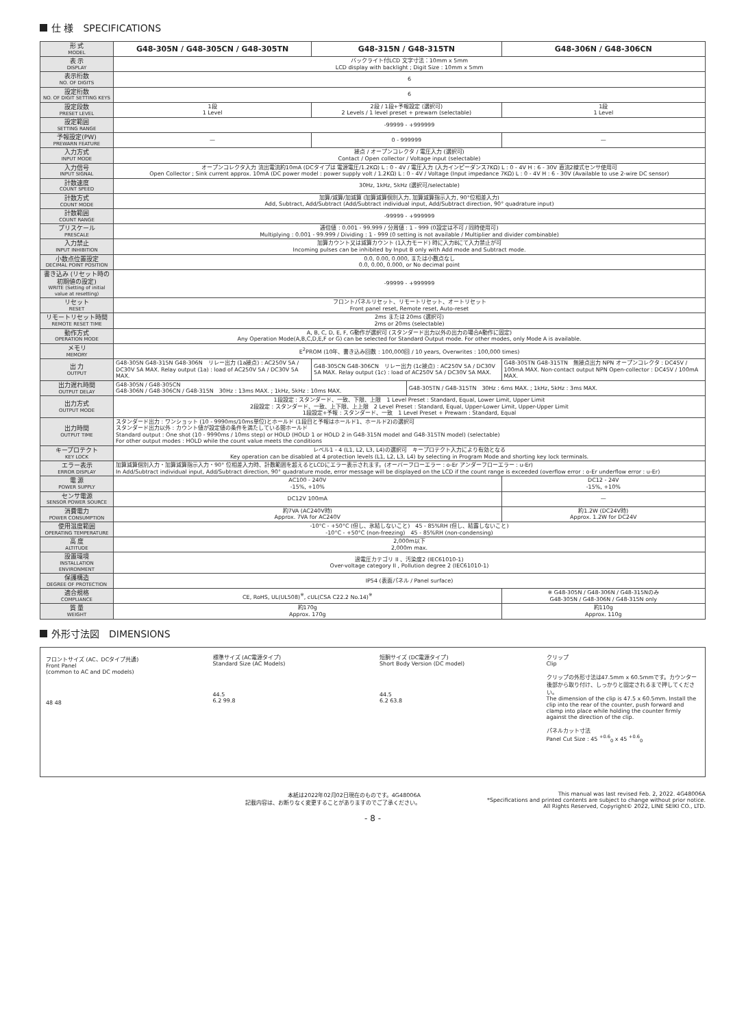仕 様　SPECIFICATIONS
| 形 式 MODEL | G48-305N / G48-305CN / G48-305TN | G48-315N / G48-315TN | | G48-306N / G48-306CN |
| 表 示 DISPLAY | バックライト付LCD 文字寸法：10mm x 5mm LCD display with backlight ; Digit Size : 10mm x 5mm | | | |
| 表示桁数 NO. OF DIGITS | 6 | | | |
| 設定桁数 NO. OF DIGIT SETTING KEYS | 6 | | | |
| 設定段数 PRESET LEVEL | 1段 1 Level | 2段 / 1段+予報設定 (選択可) 2 Levels / 1 level preset + prewarn (selectable) | | 1段 1 Level |
| 設定範囲 SETTING RANGE | -99999 - +999999 | | | |
| 予報設定(PW) PREWARN FEATURE | — | 0 - 999999 | | — |
| 入力方式 INPUT MODE | 接点 / オープンコレクタ / 電圧入力 (選択可) Contact / Open collector / Voltage input (selectable) | | | |
| 入力信号 INPUT SIGNAL | オープンコレクタ入力 流出電流約10mA (DCタイプは 電源電圧/1.2KΩ) L : 0 - 4V / 電圧入力 (入力インピーダンス7KΩ) L : 0 - 4V H : 6 - 30V 直流2線式センサ使用可 Open Collector ; Sink current approx. 10mA (DC power model : power supply volt / 1.2KΩ) L : 0 - 4V / Voltage (Input impedance 7KΩ) L : 0 - 4V H : 6 - 30V (Available to use 2-wire DC sensor) | | | |
| 計数速度 COUNT SPEED | 30Hz, 1kHz, 5kHz (選択可/selectable) | | | |
| 計数方式 COUNT MODE | 加算/減算/加減算 (加算減算個別入力, 加算減算指示入力, 90°位相差入力) Add, Subtract, Add/Subtract (Add/Subtract individual input, Add/Subtract direction, 90° quadrature input) | | | |
| 計数範囲 COUNT RANGE | -99999 - +999999 | | | |
| プリスケール PRESCALE | 逓倍値 : 0.001 - 99.999 / 分周値 : 1 - 999 (0設定は不可 / 同時使用可) Multiplying : 0.001 - 99.999 / Dividing : 1 - 999 (0 setting is not available / Multiplier and divider combinable) | | | |
| 入力禁止 INPUT INHIBITION | 加算カウント又は減算カウント (1入力モード) 時に入力Bにて入力禁止が可 Incoming pulses can be inhibited by Input B only with Add mode and Subtract mode. | | | |
| 小数点位置設定 DECIMAL POINT POSITION | 0.0, 0.00, 0.000, または小数点なし 0.0, 0.00, 0.000, or No decimal point | | | |
| 書き込み (リセット時の初期値の設定) WRITE (Setting of initial value at resetting) | -99999 - +999999 | | | |
| リセット RESET | フロントパネルリセット、リモートリセット、オートリセット Front panel reset, Remote reset, Auto-reset | | | |
| リモートリセット時間 REMOTE RESET TIME | 2ms または 20ms (選択可) 2ms or 20ms (selectable) | | | |
| 動作方式 OPERATION MODE | A, B, C, D, E, F, G動作が選択可 (スタンダード出力以外の出力の場合A動作に固定) Any Operation Mode(A,B,C,D,E,F or G) can be selected for Standard Output mode. For other modes, only Mode A is available. | | | |
| メモリ MEMORY | E<sup>2</sup>PROM (10年、書き込み回数 : 100,000回 / 10 years, Overwrites : 100,000 times) | | | |
| 出 力 OUTPUT | G48-305N G48-315N G48-306N リレー出力 (1a接点) : AC250V 5A / DC30V 5A MAX. Relay output (1a) : load of AC250V 5A / DC30V 5A MAX. | G48-305CN G48-306CN リレー出力 (1c接点) : AC250V 5A / DC30V 5A MAX. Relay output (1c) : load of AC250V 5A / DC30V 5A MAX. | | G48-305TN G48-315TN 無接点出力 NPN オープンコレクタ : DC45V / 100mA MAX. Non-contact output NPN Open-collector : DC45V / 100mA MAX. |
| 出力遅れ時間 OUTPUT DELAY | G48-305N / G48-305CN G48-306N / G48-306CN / G48-315N 30Hz : 13ms MAX. ; 1kHz, 5kHz : 10ms MAX. | | G48-305TN / G48-315TN 30Hz : 6ms MAX. ; 1kHz, 5kHz : 3ms MAX. | |
| 出力方式 OUTPUT MODE | 1段設定 : スタンダード、一致、下限、上限 1 Level Preset : Standard, Equal, Lower Limit, Upper Limit 2段設定 : スタンダード、一致、上下限、上上限 2 Level Preset : Standard, Equal, Upper-Lower Limit, Upper-Upper Limit 1段設定+予報 : スタンダード、一致 1 Level Preset + Prewarn : Standard, Equal | | | |
| 出力時間 OUTPUT TIME | スタンダード出力 : ワンショット (10 - 9990ms/10ms単位)とホールド (1段目と予報はホールド1、ホールド2)の選択可 スタンダード出力以外 : カウント値が設定値の条件を満たしている間ホールド Standard output : One shot (10 - 9990ms / 10ms step) or HOLD (HOLD 1 or HOLD 2 in G48-315N model and G48-315TN model) (selectable) For other output modes : HOLD while the count value meets the conditions | | | |
| キープロテクト KEY LOCK | レベル1 - 4 (L1, L2, L3, L4)の選択可 キープロテクト入力により有効となる Key operation can be disabled at 4 protection levels (L1, L2, L3, L4) by selecting in Program Mode and shorting key lock terminals. | | | |
| エラー表示 ERROR DISPLAY | 加算減算個別入力・加算減算指示入力・90° 位相差入力時、計数範囲を超えるとLCDにエラー表示されます。(オーバーフローエラー : o-Er アンダーフローエラー : u-Er) In Add/Subtract individual input, Add/Subtract direction, 90° quadrature mode, error message will be displayed on the LCD if the count range is exceeded (overflow error : o-Er underflow error : u-Er) | | | |
| 電 源 POWER SUPPLY | AC100 - 240V -15%, +10% | | | DC12 - 24V -15%, +10% |
| センサ電源 SENSOR POWER SOURCE | DC12V 100mA | | | — |
| 消費電力 POWER CONSUMPTION | 約7VA (AC240V時) Approx. 7VA for AC240V | | | 約1.2W (DC24V時) Approx. 1.2W for DC24V |
| 使用温度範囲 OPERATING TEMPERATURE | -10°C - +50°C (但し、氷結しないこと) 45 - 85%RH (但し、結露しないこと) -10°C - +50°C (non-freezing) 45 - 85%RH (non-condensing) | | | |
| 高 度 ALTITUDE | 2,000m以下 2,000m max. | | | |
| 設置環境 INSTALLATION ENVIRONMENT | 過電圧カテゴリ II 、汚染度2 (IEC61010-1) Over-voltage category II , Pollution degree 2 (IEC61010-1) | | | |
| 保護構造 DEGREE OF PROTECTION | IP54 (表面パネル / Panel surface) | | | |
| 適合規格 COMPLIANCE | CE, RoHS, UL(UL508)<sup>※</sup>, cUL(CSA C22.2 No.14)<sup>※</sup> | | | ※ G48-305N / G48-306N / G48-315Nのみ G48-305N / G48-306N / G48-315N only |
| 質 量 WEIGHT | 約170g Approx. 170g | | | 約110g Approx. 110g |
外形寸法図　DIMENSIONS
フロントサイズ (AC、DCタイプ共通)
Front Panel
(common to AC and DC models)
48 48
標準サイズ (AC電源タイプ)
Standard Size (AC Models)
44.5
6.2 99.8
短胴サイズ (DC電源タイプ)
Short Body Version (DC model)
44.5
6.2 63.8
クリップ
Clip
クリップの外形寸法は47.5mm x 60.5mmです。カウンター後部から取り付け、しっかりと固定されるまで押してください。
The dimension of the clip is 47.5 x 60.5mm. Install the clip into the rear of the counter, push forward and clamp into place while holding the counter firmly against the direction of the clip.
パネルカット寸法
Panel Cut Size : 45 <sup>+0.6</sup><sub>0</sub> x 45 <sup>+0.6</sup><sub>0</sub>
本紙は2022年02月02日現在のものです。4G48006A
記載内容は、お断りなく変更することがありますのでご了承ください。
This manual was last revised Feb. 2, 2022. 4G48006A
*Specifications and printed contents are subject to change without prior notice.
All Rights Reserved, Copyright© 2022, LINE SEIKI CO., LTD.
- 8 -